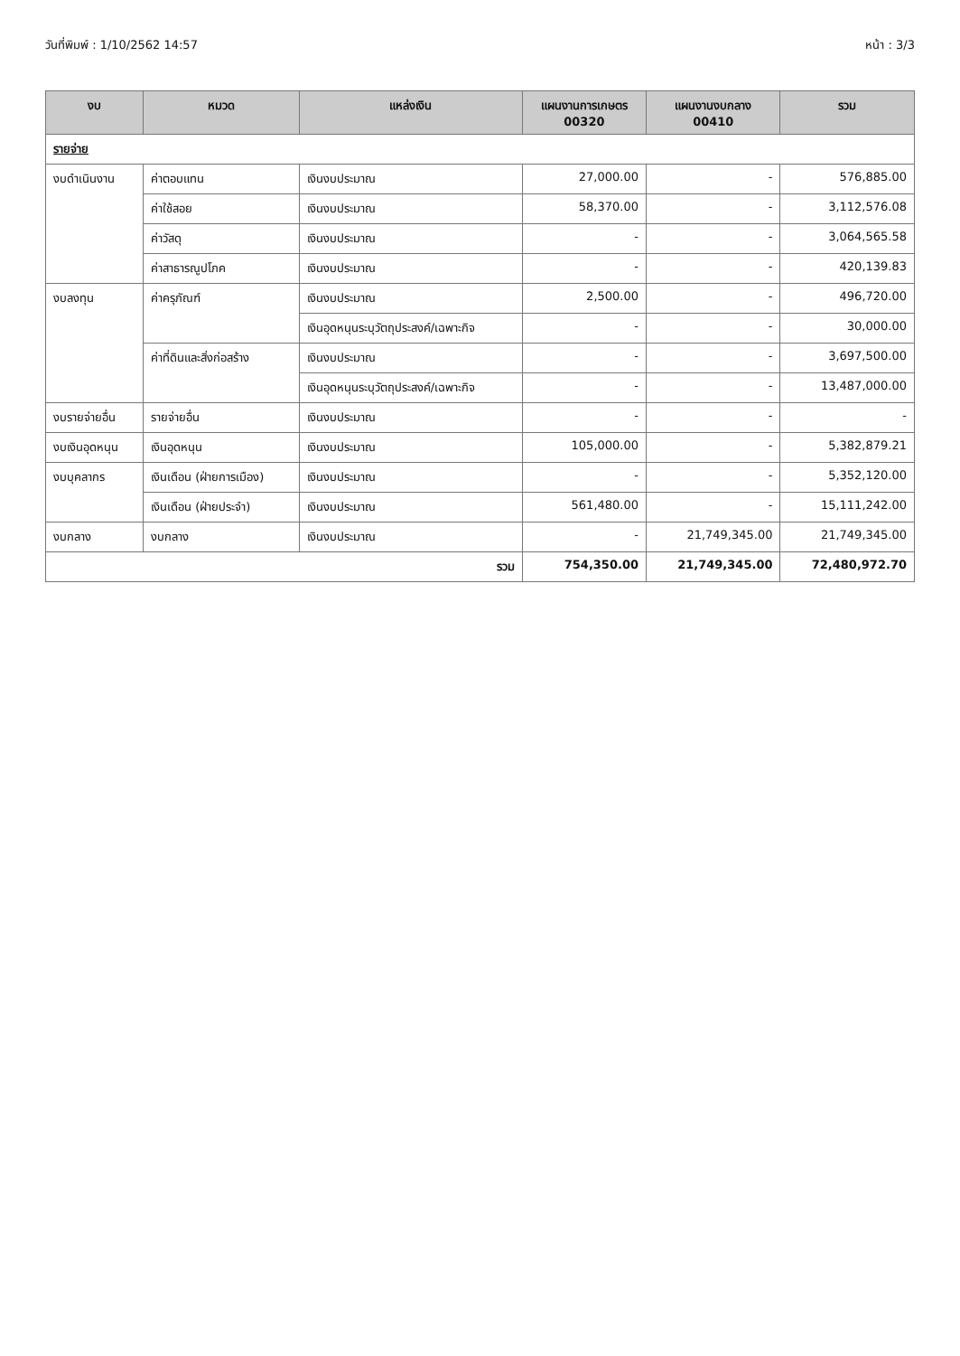วันที่พิมพ์ : 1/10/2562 14:57 หน้า : 3/3
| งบ | หมวด | แหล่งเงิน | แผนงานการเกษตร 00320 | แผนงานงบกลาง 00410 | รวม |
| --- | --- | --- | --- | --- | --- |
| รายจ่าย | | | | | |
| งบดำเนินงาน | ค่าตอบแทน | เงินงบประมาณ | 27,000.00 | - | 576,885.00 |
| | ค่าใช้สอย | เงินงบประมาณ | 58,370.00 | - | 3,112,576.08 |
| | ค่าวัสดุ | เงินงบประมาณ | - | - | 3,064,565.58 |
| | ค่าสาธารณูปโภค | เงินงบประมาณ | - | - | 420,139.83 |
| งบลงทุน | ค่าครุภัณฑ์ | เงินงบประมาณ | 2,500.00 | - | 496,720.00 |
| | | เงินอุดหนุนระบุวัตถุประสงค์/เฉพาะกิจ | - | - | 30,000.00 |
| | ค่าที่ดินและสิ่งก่อสร้าง | เงินงบประมาณ | - | - | 3,697,500.00 |
| | | เงินอุดหนุนระบุวัตถุประสงค์/เฉพาะกิจ | - | - | 13,487,000.00 |
| งบรายจ่ายอื่น | รายจ่ายอื่น | เงินงบประมาณ | - | - | - |
| งบเงินอุดหนุน | เงินอุดหนุน | เงินงบประมาณ | 105,000.00 | - | 5,382,879.21 |
| งบบุคลากร | เงินเดือน (ฝ่ายการเมือง) | เงินงบประมาณ | - | - | 5,352,120.00 |
| | เงินเดือน (ฝ่ายประจำ) | เงินงบประมาณ | 561,480.00 | - | 15,111,242.00 |
| งบกลาง | งบกลาง | เงินงบประมาณ | - | 21,749,345.00 | 21,749,345.00 |
| รวม | | | 754,350.00 | 21,749,345.00 | 72,480,972.70 |